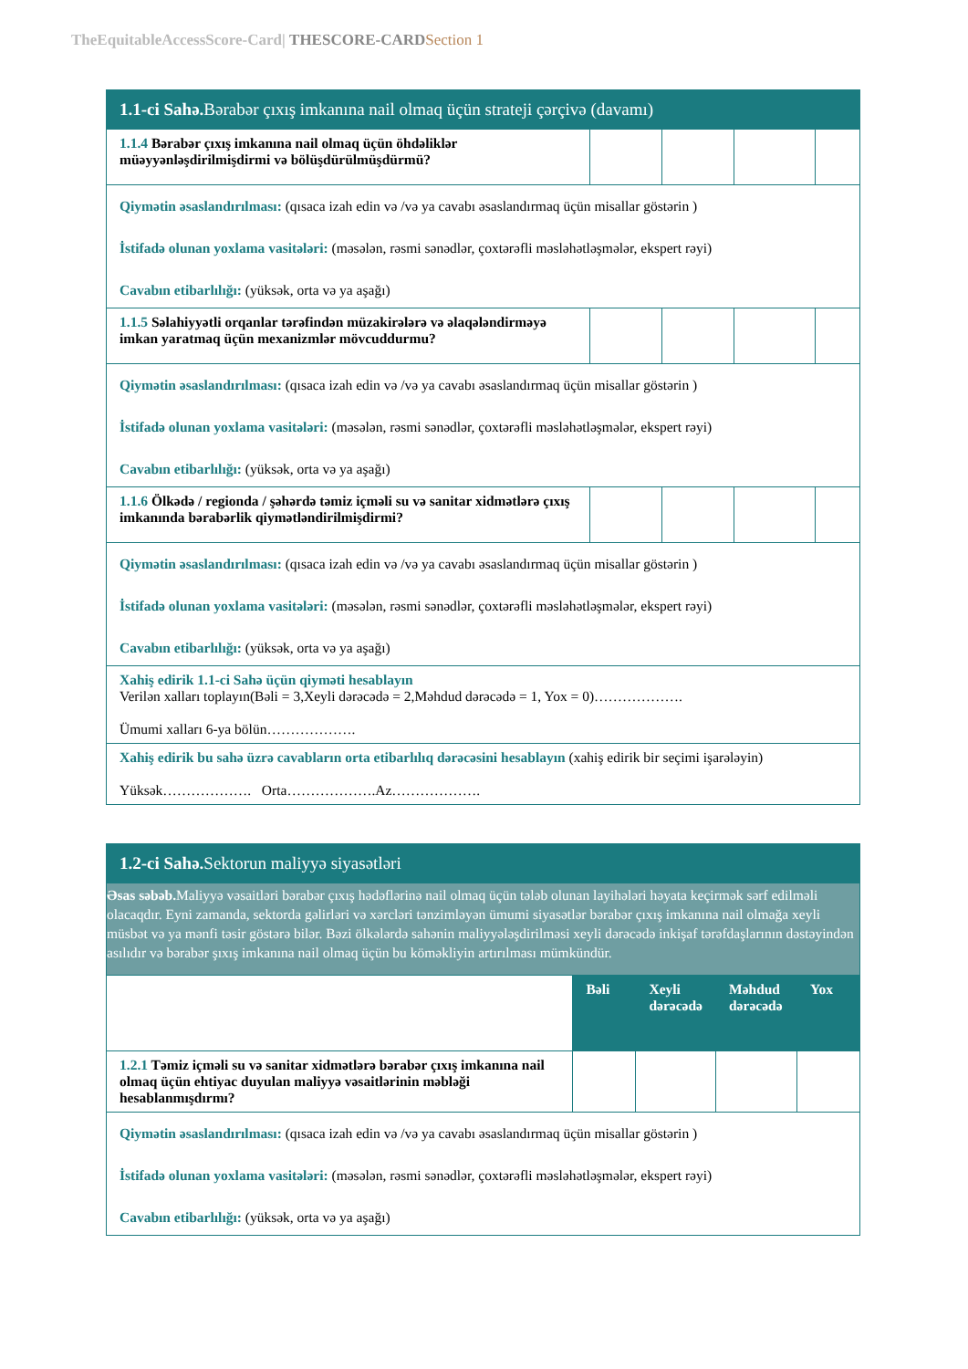TheEquitableAccessScore-Card| THESCORE-CARD Section 1
| 1.1-ci Sahə. Bərabər çıxış imkanına nail olmaq üçün strateji çərçivə (davamı) | | | | |
| 1.1.4 Bərabər çıxış imkanına nail olmaq üçün öhdəliklər müəyyənləşdirilmişdirmi və bölüşdürülmüşdürmü? | | | | |
| Qiymətin əsaslandırılması: (qısaca izah edin və /və ya cavabı əsaslandırmaq üçün misallar göstərin ) İstifadə olunan yoxlama vasitələri: (məsələn, rəsmi sənədlər, çoxtərəfli məsləhətləşmələr, ekspert rəyi) Cavabın etibarlılığı: (yüksək, orta və ya aşağı) | | | | |
| 1.1.5 Səlahiyyətli orqanlar tərəfindən müzakirələrə və əlaqələndirməyə imkan yaratmaq üçün mexanizmlər mövcuddurmu? | | | | |
| Qiymətin əsaslandırılması: (qısaca izah edin və /və ya cavabı əsaslandırmaq üçün misallar göstərin ) İstifadə olunan yoxlama vasitələri: (məsələn, rəsmi sənədlər, çoxtərəfli məsləhətləşmələr, ekspert rəyi) Cavabın etibarlılığı: (yüksək, orta və ya aşağı) | | | | |
| 1.1.6 Ölkədə / regionda / şəhərdə təmiz içməli su və sanitar xidmətlərə çıxış imkanında bərabərlik qiymətləndirilmişdirmi? | | | | |
| Qiymətin əsaslandırılması: (qısaca izah edin və /və ya cavabı əsaslandırmaq üçün misallar göstərin ) İstifadə olunan yoxlama vasitələri: (məsələn, rəsmi sənədlər, çoxtərəfli məsləhətləşmələr, ekspert rəyi) Cavabın etibarlılığı: (yüksək, orta və ya aşağı) | | | | |
| Xahiş edirik 1.1-ci Sahə üçün qiyməti hesablayın Verilən xalları toplayın(Bəli = 3,Xeyli dərəcədə = 2,Məhdud dərəcədə = 1, Yox = 0)………………. Ümumi xalları 6-ya bölün………………. | | | | |
| Xahiş edirik bu sahə üzrə cavabların orta etibarlılıq dərəcəsini hesablayın (xahiş edirik bir seçimi işarələyin) Yüksək………………. Orta……………….Az………………. | | | | |
| 1.2-ci Sahə. Sektorun maliyyə siyasətləri | | | | |
| Əsas səbəb. Maliyyə vəsaitləri bərabər çıxış hədəflərinə nail olmaq üçün tələb olunan layihələri həyata keçirmək sərf edilməli olacaqdır. Eyni zamanda, sektorda gəlirləri və xərcləri tənzimləyən ümumi siyasətlər bərabər çıxış imkanına nail olmağa xeyli müsbət və ya mənfi təsir göstərə bilər. Bəzi ölkələrdə sahənin maliyyələşdirilməsi xeyli dərəcədə inkişaf tərəfdaşlarının dəstəyindən asılıdır və bərabər şıxış imkanına nail olmaq üçün bu köməkliyin artırılması mümkündür. | | | | |
| | Bəli | Xeyli dərəcədə | Məhdud dərəcədə | Yox |
| 1.2.1 Təmiz içməli su və sanitar xidmətlərə bərabər çıxış imkanına nail olmaq üçün ehtiyac duyulan maliyyə vəsaitlərinin məbləği hesablanmışdırmı? | | | | |
| Qiymətin əsaslandırılması: (qısaca izah edin və /və ya cavabı əsaslandırmaq üçün misallar göstərin ) İstifadə olunan yoxlama vasitələri: (məsələn, rəsmi sənədlər, çoxtərəfli məsləhətləşmələr, ekspert rəyi) Cavabın etibarlılığı: (yüksək, orta və ya aşağı) | | | | |